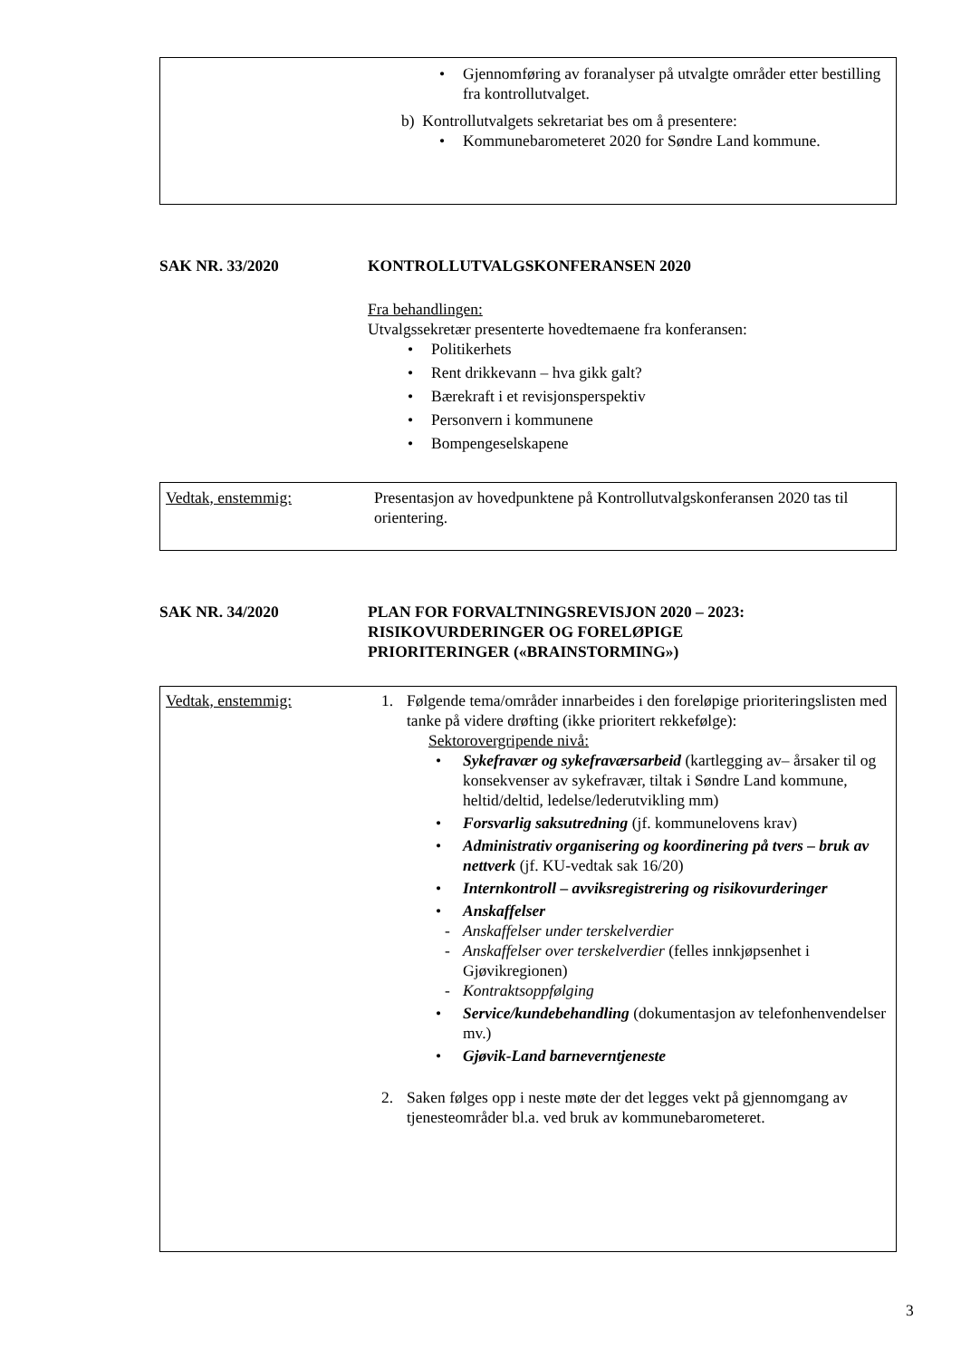• Gjennomføring av foranalyser på utvalgte områder etter bestilling fra kontrollutvalget.
b) Kontrollutvalgets sekretariat bes om å presentere:
• Kommunebarometeret 2020 for Søndre Land kommune.
SAK NR. 33/2020 KONTROLLUTVALGSKONFERANSEN 2020
Fra behandlingen:
Utvalgssekretær presenterte hovedtemaene fra konferansen:
• Politikerhets
• Rent drikkevann – hva gikk galt?
• Bærekraft i et revisjonsperspektiv
• Personvern i kommunene
• Bompengeselskapene
Vedtak, enstemmig: Presentasjon av hovedpunktene på Kontrollutvalgskonferansen 2020 tas til orientering.
SAK NR. 34/2020 PLAN FOR FORVALTNINGSREVISJON 2020 – 2023:
RISIKOVURDERINGER OG FORELØPIGE
PRIORITERINGER («BRAINSTORMING»)
Vedtak, enstemmig:
1. Følgende tema/områder innarbeides i den foreløpige prioriteringslisten med tanke på videre drøfting (ikke prioritert rekkefølge):
Sektorovergripende nivå:
• Sykefravær og sykefraværsarbeid (kartlegging av– årsaker til og konsekvenser av sykefravær, tiltak i Søndre Land kommune, heltid/deltid, ledelse/lederutvikling mm)
• Forsvarlig saksutredning (jf. kommunelovens krav)
• Administrativ organisering og koordinering på tvers – bruk av nettverk (jf. KU-vedtak sak 16/20)
• Internkontroll – avviksregistrering og risikovurderinger
• Anskaffelser
- Anskaffelser under terskelverdier
- Anskaffelser over terskelverdier (felles innkjøpsenhet i Gjøvikregionen)
- Kontraktsoppfølging
• Service/kundebehandling (dokumentasjon av telefonhenvendelser mv.)
• Gjøvik-Land barneverntjeneste
2. Saken følges opp i neste møte der det legges vekt på gjennomgang av tjenesteområder bl.a. ved bruk av kommunebarometeret.
3